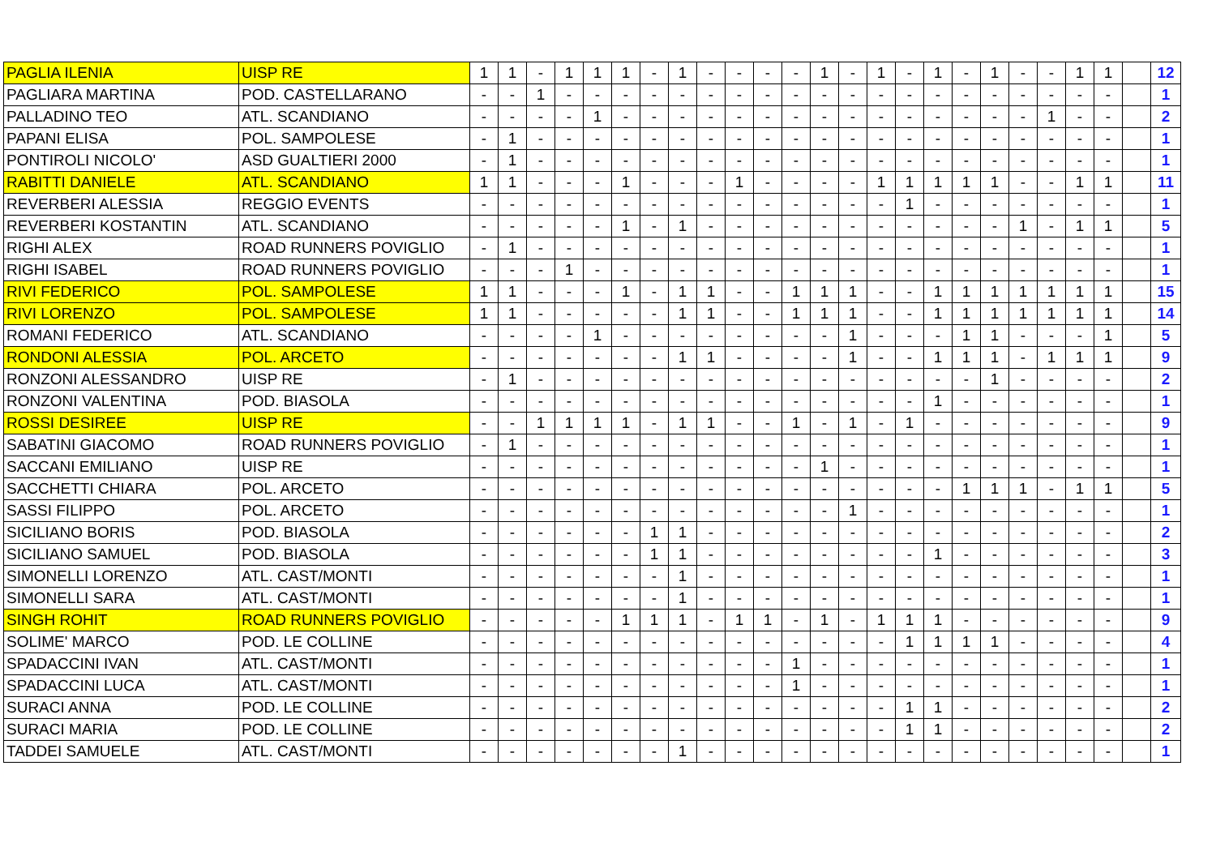| PAGLIA ILENIA | UISP RE | 1 | 1 | - | 1 | 1 | 1 | - | 1 | - | - | - | - | 1 | - | 1 | - | 1 | - | 1 | - | - | 1 | 1 | | 12 |
| PAGLIARA MARTINA | POD. CASTELLARANO | - | - | 1 | - | - | - | - | - | - | - | - | - | - | - | - | - | - | - | - | - | - | - | - | | 1 |
| PALLADINO TEO | ATL. SCANDIANO | - | - | - | - | 1 | - | - | - | - | - | - | - | - | - | - | - | - | - | - | - | 1 | - | - | | 2 |
| PAPANI ELISA | POL. SAMPOLESE | - | 1 | - | - | - | - | - | - | - | - | - | - | - | - | - | - | - | - | - | - | - | - | - | | 1 |
| PONTIROLI NICOLO' | ASD GUALTIERI 2000 | - | 1 | - | - | - | - | - | - | - | - | - | - | - | - | - | - | - | - | - | - | - | - | - | | 1 |
| RABITTI DANIELE | ATL. SCANDIANO | 1 | 1 | - | - | - | 1 | - | - | - | 1 | - | - | - | - | 1 | 1 | 1 | 1 | 1 | - | - | 1 | 1 | | 11 |
| REVERBERI ALESSIA | REGGIO EVENTS | - | - | - | - | - | - | - | - | - | - | - | - | - | - | - | 1 | - | - | - | - | - | - | - | | 1 |
| REVERBERI KOSTANTIN | ATL. SCANDIANO | - | - | - | - | - | 1 | - | 1 | - | - | - | - | - | - | - | - | - | - | - | 1 | - | 1 | 1 | | 5 |
| RIGHI ALEX | ROAD RUNNERS POVIGLIO | - | 1 | - | - | - | - | - | - | - | - | - | - | - | - | - | - | - | - | - | - | - | - | - | | 1 |
| RIGHI ISABEL | ROAD RUNNERS POVIGLIO | - | - | - | 1 | - | - | - | - | - | - | - | - | - | - | - | - | - | - | - | - | - | - | - | | 1 |
| RIVI FEDERICO | POL. SAMPOLESE | 1 | 1 | - | - | - | 1 | - | 1 | 1 | - | - | 1 | 1 | 1 | - | - | 1 | 1 | 1 | 1 | 1 | 1 | 1 | | 15 |
| RIVI LORENZO | POL. SAMPOLESE | 1 | 1 | - | - | - | - | - | 1 | 1 | - | - | 1 | 1 | 1 | - | - | 1 | 1 | 1 | 1 | 1 | 1 | 1 | | 14 |
| ROMANI FEDERICO | ATL. SCANDIANO | - | - | - | - | 1 | - | - | - | - | - | - | - | - | 1 | - | - | - | 1 | 1 | - | - | - | 1 | | 5 |
| RONDONI ALESSIA | POL. ARCETO | - | - | - | - | - | - | - | 1 | 1 | - | - | - | - | 1 | - | - | 1 | 1 | 1 | - | 1 | 1 | 1 | | 9 |
| RONZONI ALESSANDRO | UISP RE | - | 1 | - | - | - | - | - | - | - | - | - | - | - | - | - | - | - | - | 1 | - | - | - | - | | 2 |
| RONZONI VALENTINA | POD. BIASOLA | - | - | - | - | - | - | - | - | - | - | - | - | - | - | - | - | 1 | - | - | - | - | - | - | | 1 |
| ROSSI DESIREE | UISP RE | - | - | 1 | 1 | 1 | 1 | - | 1 | 1 | - | - | 1 | - | 1 | - | 1 | - | - | - | - | - | - | - | | 9 |
| SABATINI GIACOMO | ROAD RUNNERS POVIGLIO | - | 1 | - | - | - | - | - | - | - | - | - | - | - | - | - | - | - | - | - | - | - | - | - | | 1 |
| SACCANI EMILIANO | UISP RE | - | - | - | - | - | - | - | - | - | - | - | - | 1 | - | - | - | - | - | - | - | - | - | - | | 1 |
| SACCHETTI CHIARA | POL. ARCETO | - | - | - | - | - | - | - | - | - | - | - | - | - | - | - | - | - | 1 | 1 | 1 | - | 1 | 1 | | 5 |
| SASSI FILIPPO | POL. ARCETO | - | - | - | - | - | - | - | - | - | - | - | - | - | 1 | - | - | - | - | - | - | - | - | - | | 1 |
| SICILIANO BORIS | POD. BIASOLA | - | - | - | - | - | - | 1 | 1 | - | - | - | - | - | - | - | - | - | - | - | - | - | - | - | | 2 |
| SICILIANO SAMUEL | POD. BIASOLA | - | - | - | - | - | - | 1 | 1 | - | - | - | - | - | - | - | - | 1 | - | - | - | - | - | - | | 3 |
| SIMONELLI LORENZO | ATL. CAST/MONTI | - | - | - | - | - | - | - | 1 | - | - | - | - | - | - | - | - | - | - | - | - | - | - | - | | 1 |
| SIMONELLI SARA | ATL. CAST/MONTI | - | - | - | - | - | - | - | 1 | - | - | - | - | - | - | - | - | - | - | - | - | - | - | - | | 1 |
| SINGH ROHIT | ROAD RUNNERS POVIGLIO | - | - | - | - | - | 1 | 1 | 1 | - | 1 | 1 | - | 1 | - | 1 | 1 | 1 | - | - | - | - | - | - | | 9 |
| SOLIME' MARCO | POD. LE COLLINE | - | - | - | - | - | - | - | - | - | - | - | - | - | - | - | 1 | 1 | 1 | 1 | - | - | - | - | | 4 |
| SPADACCINI IVAN | ATL. CAST/MONTI | - | - | - | - | - | - | - | - | - | - | - | 1 | - | - | - | - | - | - | - | - | - | - | - | | 1 |
| SPADACCINI LUCA | ATL. CAST/MONTI | - | - | - | - | - | - | - | - | - | - | - | 1 | - | - | - | - | - | - | - | - | - | - | - | | 1 |
| SURACI ANNA | POD. LE COLLINE | - | - | - | - | - | - | - | - | - | - | - | - | - | - | - | 1 | 1 | - | - | - | - | - | - | | 2 |
| SURACI MARIA | POD. LE COLLINE | - | - | - | - | - | - | - | - | - | - | - | - | - | - | - | 1 | 1 | - | - | - | - | - | - | | 2 |
| TADDEI SAMUELE | ATL. CAST/MONTI | - | - | - | - | - | - | - | 1 | - | - | - | - | - | - | - | - | - | - | - | - | - | - | - | | 1 |